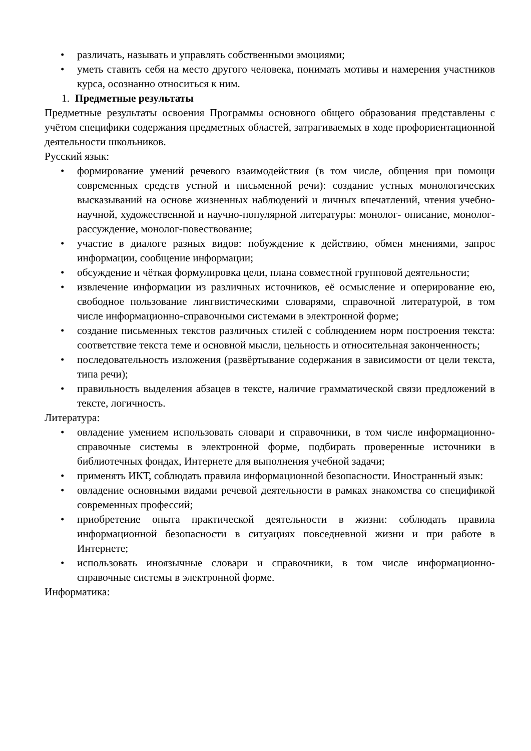• различать, называть и управлять собственными эмоциями;
• уметь ставить себя на место другого человека, понимать мотивы и намерения участников курса, осознанно относиться к ним.
1. Предметные результаты
Предметные результаты освоения Программы основного общего образования представлены с учётом специфики содержания предметных областей, затрагиваемых в ходе профориентационной деятельности школьников.
Русский язык:
• формирование умений речевого взаимодействия (в том числе, общения при помощи современных средств устной и письменной речи): создание устных монологических высказываний на основе жизненных наблюдений и личных впечатлений, чтения учебно-научной, художественной и научно-популярной литературы: монолог- описание, монолог-рассуждение, монолог-повествование;
• участие в диалоге разных видов: побуждение к действию, обмен мнениями, запрос информации, сообщение информации;
• обсуждение и чёткая формулировка цели, плана совместной групповой деятельности;
• извлечение информации из различных источников, её осмысление и оперирование ею, свободное пользование лингвистическими словарями, справочной литературой, в том числе информационно-справочными системами в электронной форме;
• создание письменных текстов различных стилей с соблюдением норм построения текста: соответствие текста теме и основной мысли, цельность и относительная законченность;
• последовательность изложения (развёртывание содержания в зависимости от цели текста, типа речи);
• правильность выделения абзацев в тексте, наличие грамматической связи предложений в тексте, логичность.
Литература:
• овладение умением использовать словари и справочники, в том числе информационно-справочные системы в электронной форме, подбирать проверенные источники в библиотечных фондах, Интернете для выполнения учебной задачи;
• применять ИКТ, соблюдать правила информационной безопасности. Иностранный язык:
• овладение основными видами речевой деятельности в рамках знакомства со спецификой современных профессий;
• приобретение опыта практической деятельности в жизни: соблюдать правила информационной безопасности в ситуациях повседневной жизни и при работе в Интернете;
• использовать иноязычные словари и справочники, в том числе информационно- справочные системы в электронной форме.
Информатика: